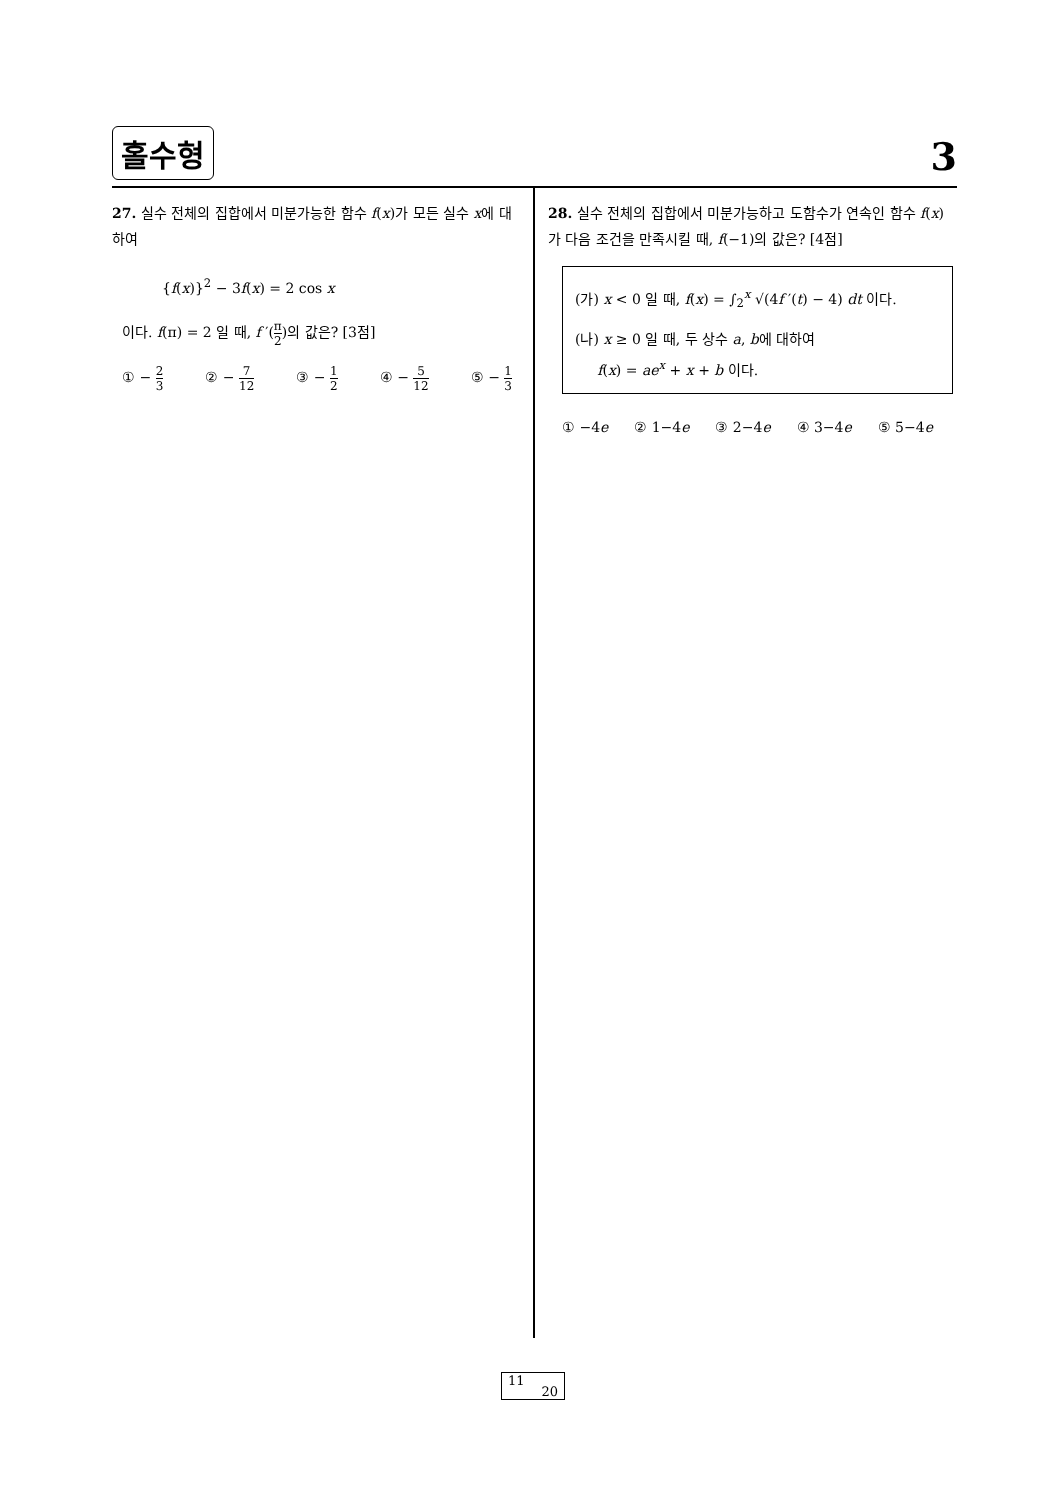홀수형 3
27. 실수 전체의 집합에서 미분가능한 함수 f(x)가 모든 실수 x에 대하여
{f(x)}<sup>2</sup> − 3f(x) = 2 cos x
이다. f(π) = 2 일 때, f ′(π 2)의 값은? [3점]
① − 2 3 ② − 7 12 ③ − 1 2 ④ − 5 12 ⑤ − 1 3
28. 실수 전체의 집합에서 미분가능하고 도함수가 연속인 함수 f(x)가 다음 조건을 만족시킬 때, f(−1)의 값은? [4점]
(가) x < 0 일 때, f(x) = ∫<sub>2</sub><sup>x</sup> √(4f ′(t) − 4) dt 이다.
(나) x ≥ 0 일 때, 두 상수 a, b에 대하여
f(x) = ae<sup>x</sup> + x + b 이다.
① −4e ② 1−4e ③ 2−4e ④ 3−4e ⑤ 5−4e
11
20